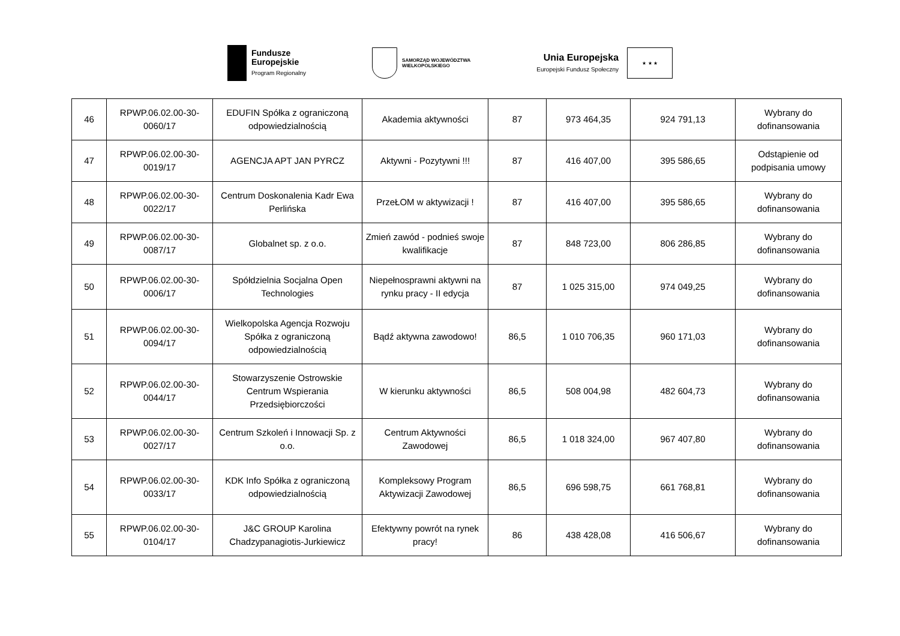Fundusze
Europejskie
Program Regionalny
SAMORZĄD WOJEWÓDZTWA
WIELKOPOLSKIEGO
Unia Europejska
Europejski Fundusz Społeczny
★ ★ ★
| 46 | RPWP.06.02.00-30-0060/17 | EDUFIN Spółka z ograniczoną odpowiedzialnością | Akademia aktywności | 87 | 973 464,35 | 924 791,13 | Wybrany do dofinansowania |
| 47 | RPWP.06.02.00-30-0019/17 | AGENCJA APT JAN PYRCZ | Aktywni - Pozytywni !!! | 87 | 416 407,00 | 395 586,65 | Odstąpienie od podpisania umowy |
| 48 | RPWP.06.02.00-30-0022/17 | Centrum Doskonalenia Kadr Ewa Perlińska | PrzeŁOM w aktywizacji ! | 87 | 416 407,00 | 395 586,65 | Wybrany do dofinansowania |
| 49 | RPWP.06.02.00-30-0087/17 | Globalnet sp. z o.o. | Zmień zawód - podnieś swoje kwalifikacje | 87 | 848 723,00 | 806 286,85 | Wybrany do dofinansowania |
| 50 | RPWP.06.02.00-30-0006/17 | Spółdzielnia Socjalna Open Technologies | Niepełnosprawni aktywni na rynku pracy - II edycja | 87 | 1 025 315,00 | 974 049,25 | Wybrany do dofinansowania |
| 51 | RPWP.06.02.00-30-0094/17 | Wielkopolska Agencja Rozwoju Spółka z ograniczoną odpowiedzialnością | Bądź aktywna zawodowo! | 86,5 | 1 010 706,35 | 960 171,03 | Wybrany do dofinansowania |
| 52 | RPWP.06.02.00-30-0044/17 | Stowarzyszenie Ostrowskie Centrum Wspierania Przedsiębiorczości | W kierunku aktywności | 86,5 | 508 004,98 | 482 604,73 | Wybrany do dofinansowania |
| 53 | RPWP.06.02.00-30-0027/17 | Centrum Szkoleń i Innowacji Sp. z o.o. | Centrum Aktywności Zawodowej | 86,5 | 1 018 324,00 | 967 407,80 | Wybrany do dofinansowania |
| 54 | RPWP.06.02.00-30-0033/17 | KDK Info Spółka z ograniczoną odpowiedzialnością | Kompleksowy Program Aktywizacji Zawodowej | 86,5 | 696 598,75 | 661 768,81 | Wybrany do dofinansowania |
| 55 | RPWP.06.02.00-30-0104/17 | J&C GROUP Karolina Chadzypanagiotis-Jurkiewicz | Efektywny powrót na rynek pracy! | 86 | 438 428,08 | 416 506,67 | Wybrany do dofinansowania |